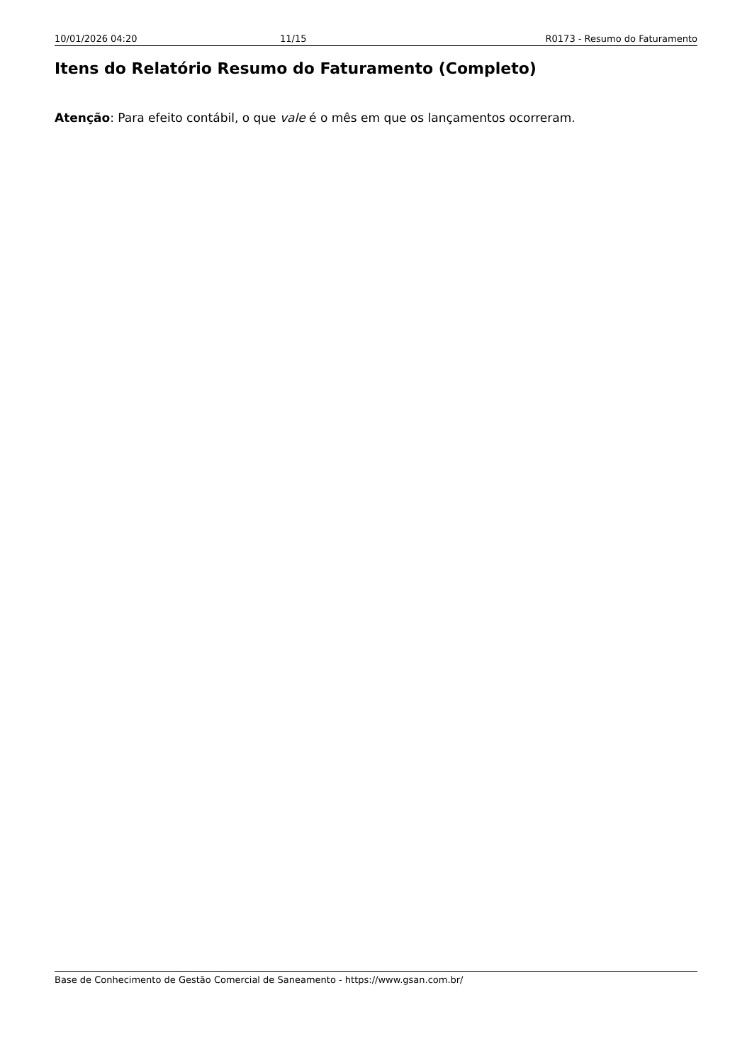10/01/2026 04:20 11/15 R0173 - Resumo do Faturamento
Itens do Relatório Resumo do Faturamento (Completo)
Atenção: Para efeito contábil, o que vale é o mês em que os lançamentos ocorreram.
Base de Conhecimento de Gestão Comercial de Saneamento - https://www.gsan.com.br/